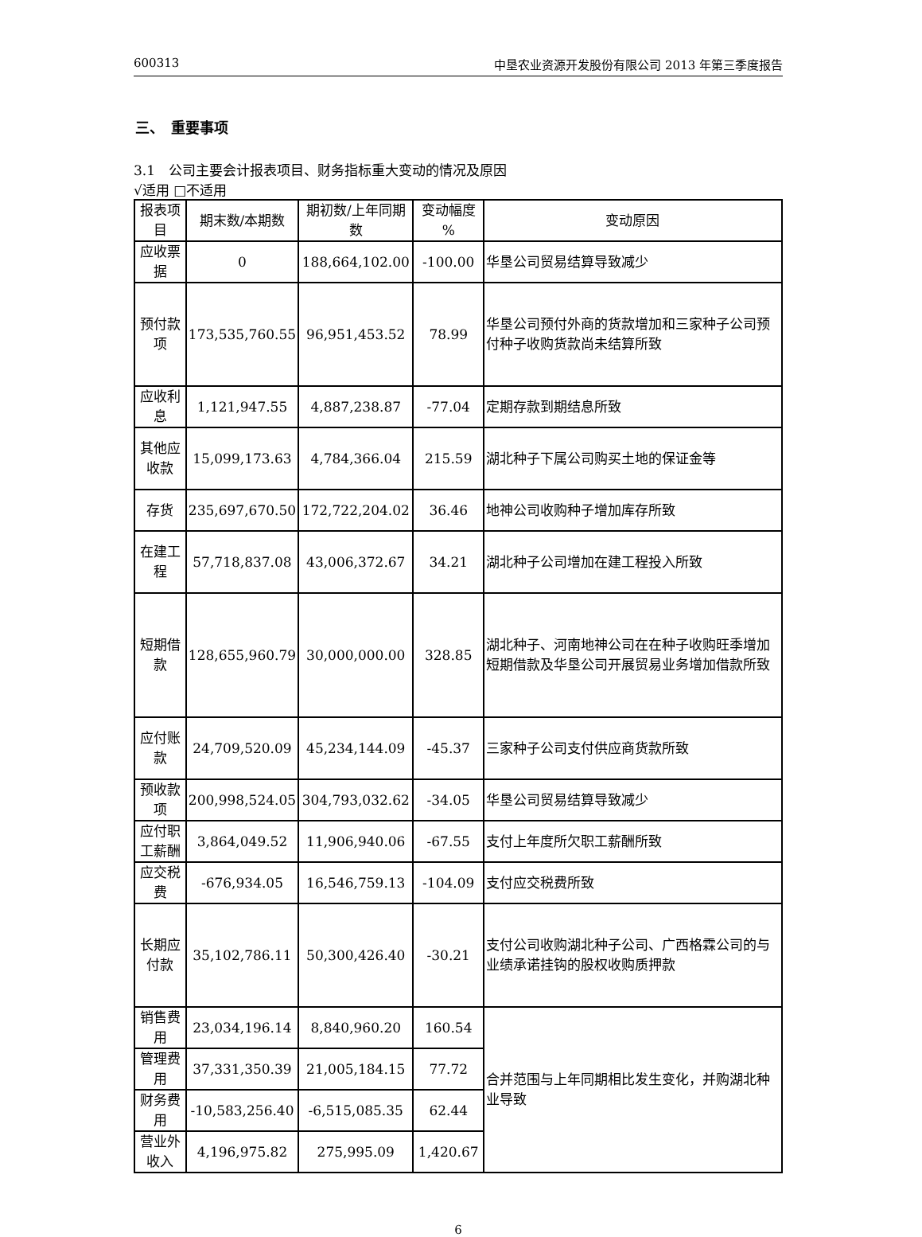600313 中垦农业资源开发股份有限公司 2013 年第三季度报告
三、　重要事项
3.1　公司主要会计报表项目、财务指标重大变动的情况及原因
√适用 □不适用
| 报表项目 | 期末数/本期数 | 期初数/上年同期数 | 变动幅度 % | 变动原因 |
| --- | --- | --- | --- | --- |
| 应收票据 | 0 | 188,664,102.00 | -100.00 | 华垦公司贸易结算导致减少 |
| 预付款项 | 173,535,760.55 | 96,951,453.52 | 78.99 | 华垦公司预付外商的货款增加和三家种子公司预付种子收购货款尚未结算所致 |
| 应收利息 | 1,121,947.55 | 4,887,238.87 | -77.04 | 定期存款到期结息所致 |
| 其他应收款 | 15,099,173.63 | 4,784,366.04 | 215.59 | 湖北种子下属公司购买土地的保证金等 |
| 存货 | 235,697,670.50 | 172,722,204.02 | 36.46 | 地神公司收购种子增加库存所致 |
| 在建工程 | 57,718,837.08 | 43,006,372.67 | 34.21 | 湖北种子公司增加在建工程投入所致 |
| 短期借款 | 128,655,960.79 | 30,000,000.00 | 328.85 | 湖北种子、河南地神公司在在种子收购旺季增加短期借款及华垦公司开展贸易业务增加借款所致 |
| 应付账款 | 24,709,520.09 | 45,234,144.09 | -45.37 | 三家种子公司支付供应商货款所致 |
| 预收款项 | 200,998,524.05 | 304,793,032.62 | -34.05 | 华垦公司贸易结算导致减少 |
| 应付职工薪酬 | 3,864,049.52 | 11,906,940.06 | -67.55 | 支付上年度所欠职工薪酬所致 |
| 应交税费 | -676,934.05 | 16,546,759.13 | -104.09 | 支付应交税费所致 |
| 长期应付款 | 35,102,786.11 | 50,300,426.40 | -30.21 | 支付公司收购湖北种子公司、广西格霖公司的与业绩承诺挂钩的股权收购质押款 |
| 销售费用 | 23,034,196.14 | 8,840,960.20 | 160.54 | 合并范围与上年同期相比发生变化，并购湖北种业导致 |
| 管理费用 | 37,331,350.39 | 21,005,184.15 | 77.72 | |
| 财务费用 | -10,583,256.40 | -6,515,085.35 | 62.44 | |
| 营业外收入 | 4,196,975.82 | 275,995.09 | 1,420.67 | |
6